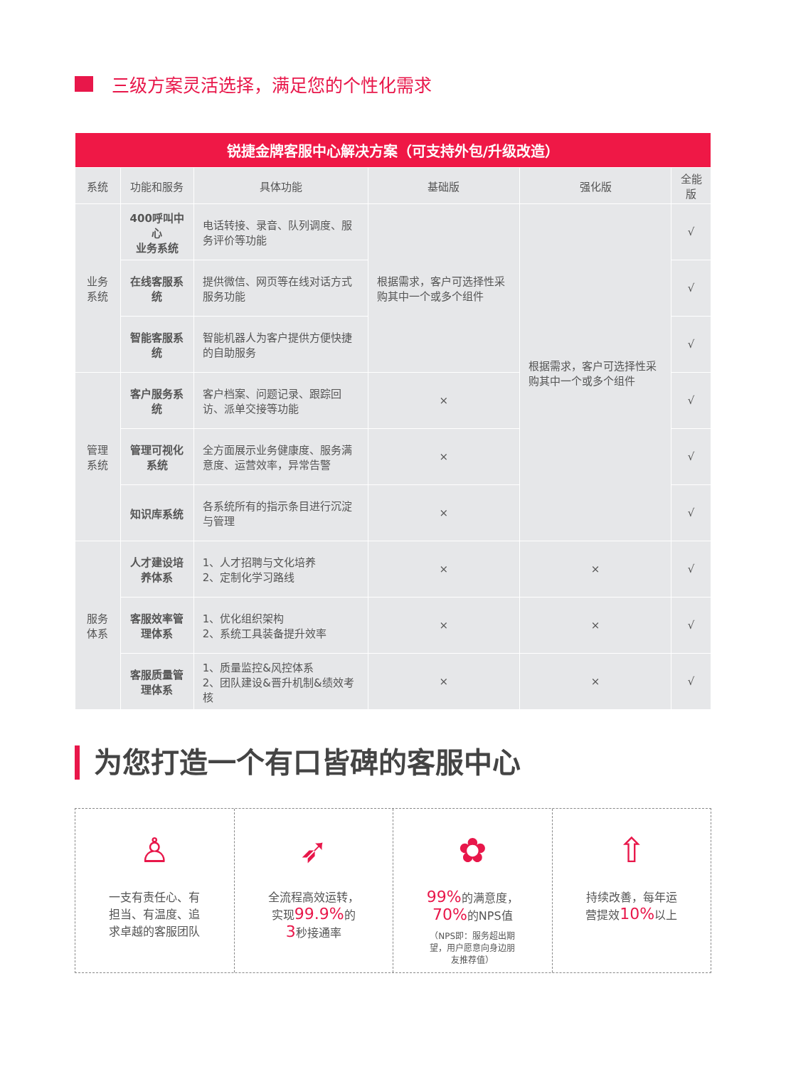三级方案灵活选择，满足您的个性化需求
| 锐捷金牌客服中心解决方案（可支持外包/升级改造） | | | | | |
| 系统 | 功能和服务 | 具体功能 | 基础版 | 强化版 | 全能版 |
| 业务系统 | 400呼叫中心 业务系统 | 电话转接、录音、队列调度、服务评价等功能 | 根据需求，客户可选择性采购其中一个或多个组件 | 根据需求，客户可选择性采购其中一个或多个组件 | √ |
| | 在线客服系统 | 提供微信、网页等在线对话方式服务功能 | | | √ |
| | 智能客服系统 | 智能机器人为客户提供方便快捷的自助服务 | | | √ |
| 管理系统 | 客户服务系统 | 客户档案、问题记录、跟踪回访、派单交接等功能 | × | | √ |
| | 管理可视化系统 | 全方面展示业务健康度、服务满意度、运营效率，异常告警 | × | | √ |
| | 知识库系统 | 各系统所有的指示条目进行沉淀与管理 | × | | √ |
| 服务体系 | 人才建设培养体系 | 1、人才招聘与文化培养 2、定制化学习路线 | × | × | √ |
| | 客服效率管理体系 | 1、优化组织架构 2、系统工具装备提升效率 | × | × | √ |
| | 客服质量管理体系 | 1、质量监控&风控体系 2、团队建设&晋升机制&绩效考核 | × | × | √ |
为您打造一个有口皆碑的客服中心
♙
一支有责任心、有
担当、有温度、追
求卓越的客服团队
➶
全流程高效运转，
实现99.9% 的
3秒接通率
✿
99% 的满意度，
70% 的NPS值
（NPS即：服务超出期
望，用户愿意向身边朋
友推荐值）
⇧
持续改善，每年运
营提效10% 以上